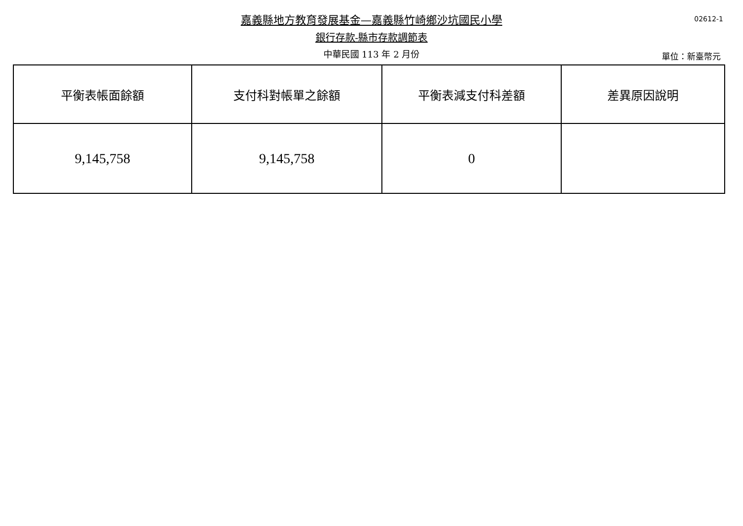嘉義縣地方教育發展基金—嘉義縣竹崎鄉沙坑國民小學
銀行存款-縣市存款調節表
中華民國 113 年 2 月份
02612-1
單位：新臺幣元
| 平衡表帳面餘額 | 支付科對帳單之餘額 | 平衡表減支付科差額 | 差異原因說明 |
| 9,145,758 | 9,145,758 | 0 | |